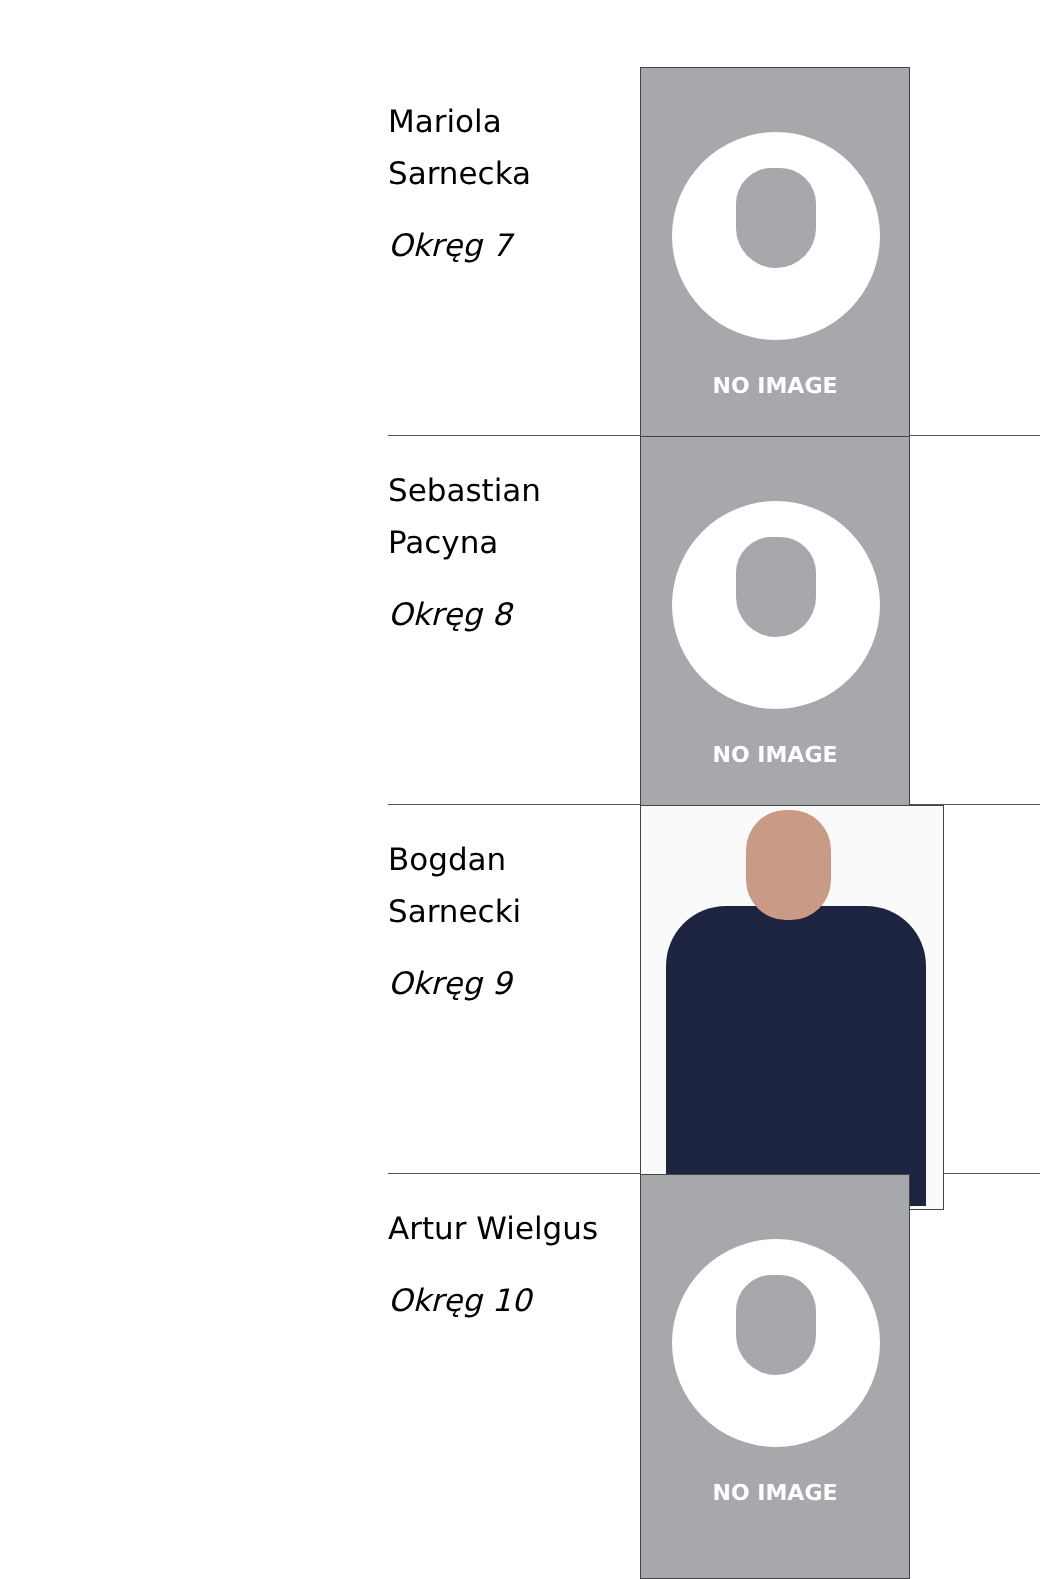Mariola Sarnecka
Okręg 7
NO IMAGE
Sebastian Pacyna
Okręg 8
NO IMAGE
Bogdan Sarnecki
Okręg 9
Artur Wielgus
Okręg 10
NO IMAGE